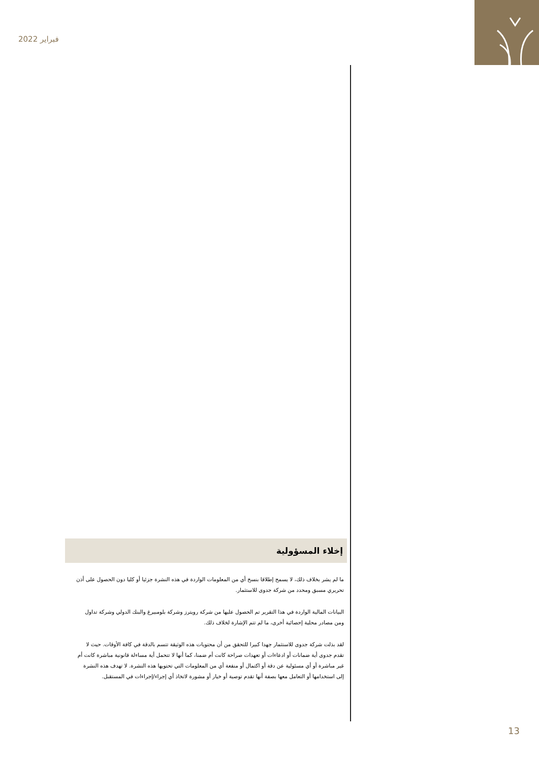فبراير 2022
إخلاء المسؤولية
ما لم يشر بخلاف ذلك، لا يسمح إطلاقا بنسخ أي من المعلومات الواردة في هذه النشرة جزئيا أو كليا دون الحصول على أذن تحريري مسبق ومحدد من شركة جدوى للاستثمار.
البيانات المالية الواردة في هذا التقرير تم الحصول عليها من شركة رويترز وشركة بلومبيرغ والبنك الدولي وشركة تداول ومن مصادر محلية إحصائية أخرى، ما لم تتم الإشارة لخلاف ذلك.
لقد بذلت شركة جدوى للاستثمار جهدا كبيرا للتحقق من أن محتويات هذه الوثيقة تتسم بالدقة في كافة الأوقات. حيث لا تقدم جدوى أية ضمانات أو ادعاءات أو تعهدات صراحة كانت أم ضمنا، كما أنها لا تتحمل أية مساءلة قانونية مباشرة كانت أم غير مباشرة أو أي مسئولية عن دقة أو اكتمال أو منفعة أي من المعلومات التي تحتويها هذه النشرة. لا تهدف هذه النشرة إلى استخدامها أو التعامل معها بصفة أنها تقدم توصية أو خيار أو مشورة لاتخاذ أي إجراء/إجراءات في المستقبل.
13